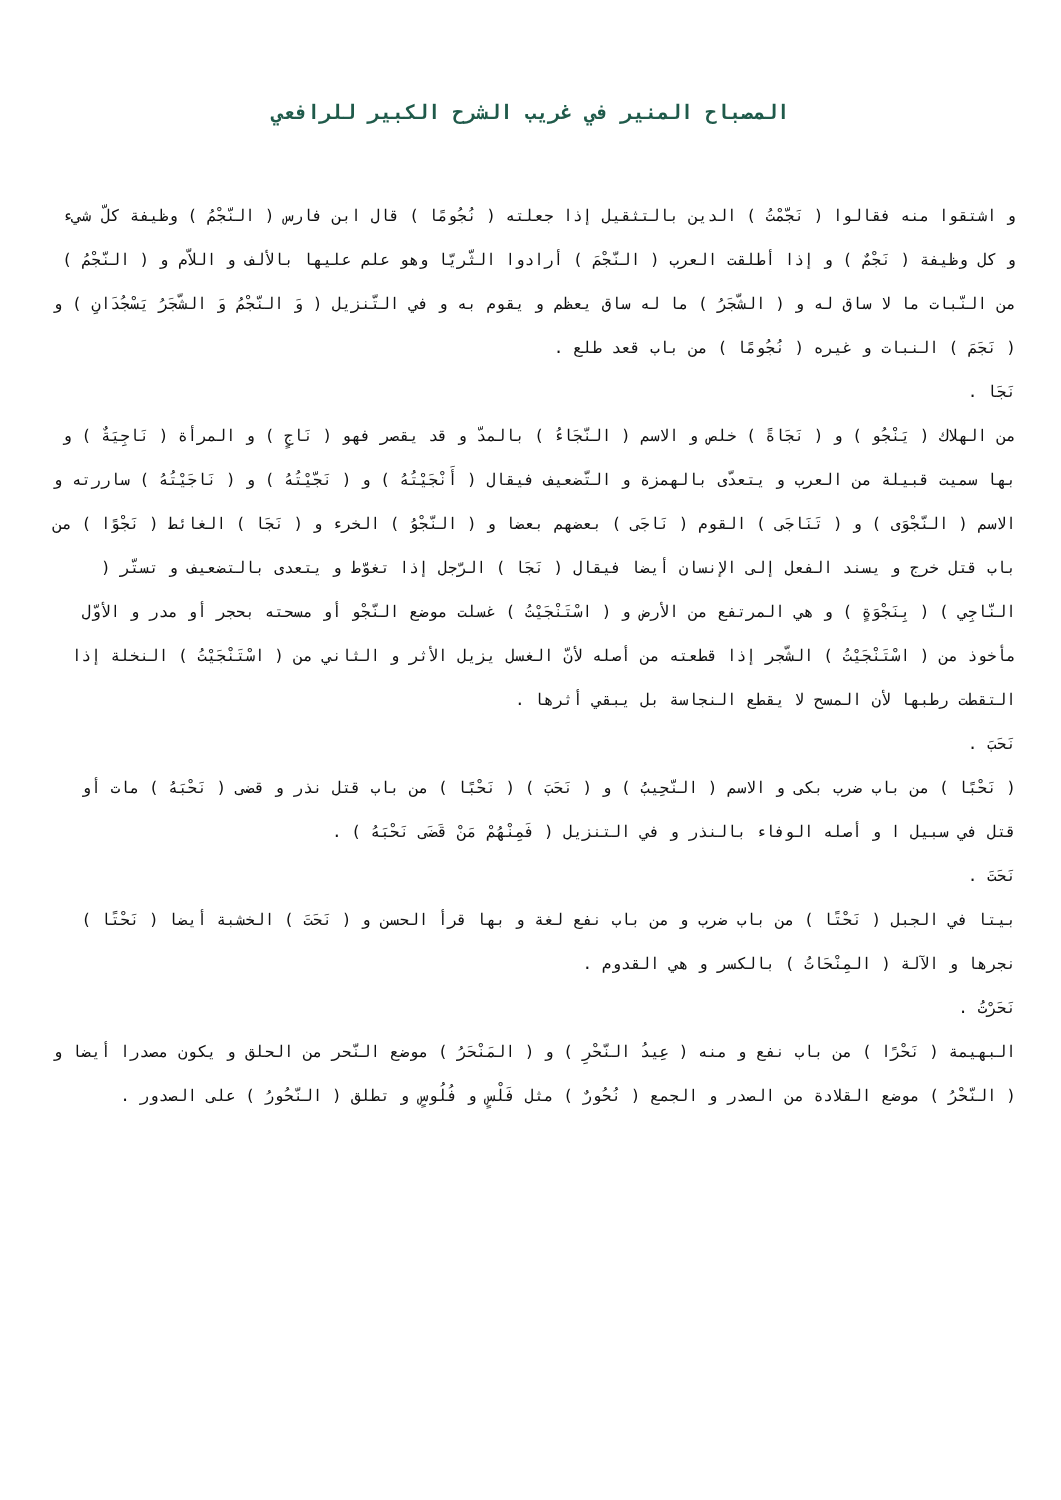المصباح المنير في غريب الشرح الكبير للرافعي
و اشتقوا منه فقالوا ( نَجّمْتُ ) الدين بالتثقيل إذا جعلته ( نُجُومًا ) قال ابن فارس ( النّجْمُ ) وظيفة كلّ شيء و كل وظيفة ( نَجْمٌ ) و إذا أطلقت العرب ( النّجْمَ ) أرادوا الثّريّا وهو علم عليها بالألف و اللاّم و ( النّجْمُ ) من النّبات ما لا ساق له و ( الشّجَرُ ) ما له ساق يعظم و يقوم به و في التّنزيل ( وَ النّجْمُ وَ الشّجَرُ يَسْجُدَانِ ) و ( نَجَمَ ) النبات و غيره ( نُجُومًا ) من باب قعد طلع .
نَجَا .
من الهلاك ( يَنْجُو ) و ( نَجَاةً ) خلص و الاسم ( النّجَاءُ ) بالمدّ و قد يقصر فهو ( نَاجٍ ) و المرأة ( نَاجِيَةٌ ) و بها سميت قبيلة من العرب و يتعدّى بالهمزة و التّضعيف فيقال ( أَنْجَيْتُهُ ) و ( نَجّيْتُهُ ) و ( نَاجَيْتُهُ ) ساررته و الاسم ( النّجْوَى ) و ( تَنَاجَى ) القوم ( نَاجَى ) بعضهم بعضا و ( النّجْوُ ) الخرء و ( نَجَا ) الغائط ( نَجْوًا ) من باب قتل خرج و يسند الفعل إلى الإنسان أيضا فيقال ( نَجَا ) الرّجل إذا تغوّط و يتعدى بالتضعيف و تستّر ( النّاجِي ) ( بِنَجْوَةٍ ) و هي المرتفع من الأرض و ( اسْتَنْجَيْتُ ) غسلت موضع النّجْو أو مسحته بحجر أو مدر و الأوّل مأخوذ من ( اسْتَنْجَيْتُ ) الشّجر إذا قطعته من أصله لأنّ الغسل يزيل الأثر و الثاني من ( اسْتَنْجَيْتُ ) النخلة إذا التقطت رطبها لأن المسح لا يقطع النجاسة بل يبقي أثرها .
نَحَبَ .
( نَحْبًا ) من باب ضرب بكى و الاسم ( النّحِيبُ ) و ( نَحَبَ ) ( نَحْبًا ) من باب قتل نذر و قضى ( نَحْبَهُ ) مات أو قتل في سبيل ا و أصله الوفاء بالنذر و في التنزيل ( فَمِنْهُمْ مَنْ قَضَى نَحْبَهُ ) .
نَحَتَ .
بيتا في الجبل ( نَحْتًا ) من باب ضرب و من باب نفع لغة و بها قرأ الحسن و ( نَحَتَ ) الخشبة أيضا ( نَحْتًا ) نجرها و الآلة ( المِنْحَاتُ ) بالكسر و هي القدوم .
نَحَرْتُ .
البهيمة ( نَحْرًا ) من باب نفع و منه ( عِيدُ النّحْرِ ) و ( المَنْحَرُ ) موضع النّحر من الحلق و يكون مصدرا أيضا و ( النّحْرُ ) موضع القلادة من الصدر و الجمع ( نُحُورٌ ) مثل فَلْسٍ و فُلُوسٍ و تطلق ( النّحُورُ ) على الصدور .